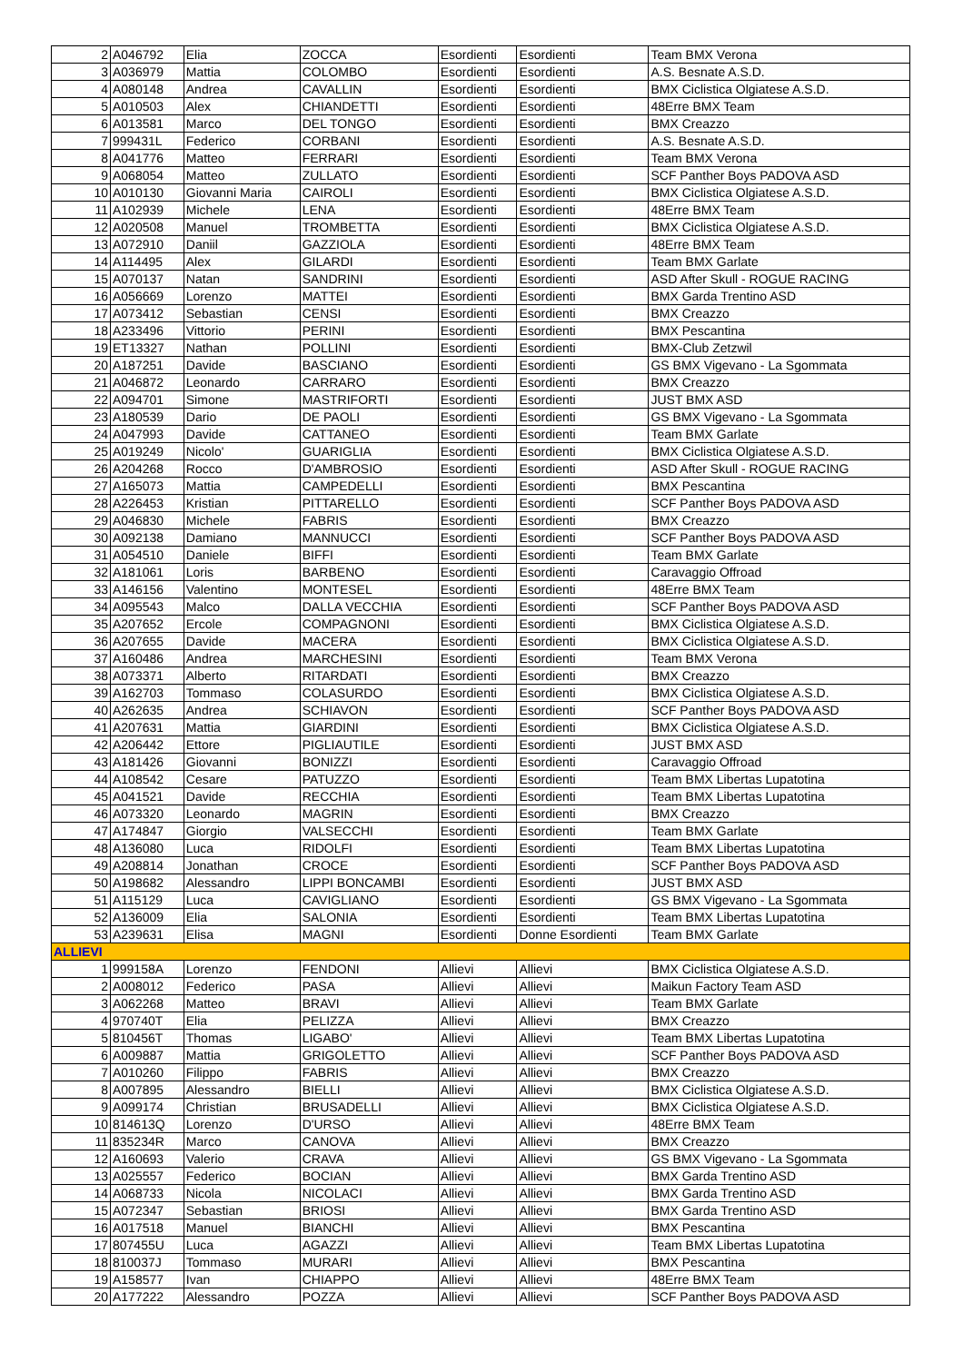| 2 | A046792 | Elia | ZOCCA | Esordienti | Esordienti | Team BMX Verona |
| 3 | A036979 | Mattia | COLOMBO | Esordienti | Esordienti | A.S. Besnate A.S.D. |
| 4 | A080148 | Andrea | CAVALLIN | Esordienti | Esordienti | BMX Ciclistica Olgiatese A.S.D. |
| 5 | A010503 | Alex | CHIANDETTI | Esordienti | Esordienti | 48Erre BMX Team |
| 6 | A013581 | Marco | DEL TONGO | Esordienti | Esordienti | BMX Creazzo |
| 7 | 999431L | Federico | CORBANI | Esordienti | Esordienti | A.S. Besnate A.S.D. |
| 8 | A041776 | Matteo | FERRARI | Esordienti | Esordienti | Team BMX Verona |
| 9 | A068054 | Matteo | ZULLATO | Esordienti | Esordienti | SCF Panther Boys PADOVA ASD |
| 10 | A010130 | Giovanni Maria | CAIROLI | Esordienti | Esordienti | BMX Ciclistica Olgiatese A.S.D. |
| 11 | A102939 | Michele | LENA | Esordienti | Esordienti | 48Erre BMX Team |
| 12 | A020508 | Manuel | TROMBETTA | Esordienti | Esordienti | BMX Ciclistica Olgiatese A.S.D. |
| 13 | A072910 | Daniil | GAZZIOLA | Esordienti | Esordienti | 48Erre BMX Team |
| 14 | A114495 | Alex | GILARDI | Esordienti | Esordienti | Team BMX Garlate |
| 15 | A070137 | Natan | SANDRINI | Esordienti | Esordienti | ASD After Skull - ROGUE RACING |
| 16 | A056669 | Lorenzo | MATTEI | Esordienti | Esordienti | BMX Garda Trentino ASD |
| 17 | A073412 | Sebastian | CENSI | Esordienti | Esordienti | BMX Creazzo |
| 18 | A233496 | Vittorio | PERINI | Esordienti | Esordienti | BMX Pescantina |
| 19 | ET13327 | Nathan | POLLINI | Esordienti | Esordienti | BMX-Club Zetzwil |
| 20 | A187251 | Davide | BASCIANO | Esordienti | Esordienti | GS BMX Vigevano - La Sgommata |
| 21 | A046872 | Leonardo | CARRARO | Esordienti | Esordienti | BMX Creazzo |
| 22 | A094701 | Simone | MASTRIFORTI | Esordienti | Esordienti | JUST BMX ASD |
| 23 | A180539 | Dario | DE PAOLI | Esordienti | Esordienti | GS BMX Vigevano - La Sgommata |
| 24 | A047993 | Davide | CATTANEO | Esordienti | Esordienti | Team BMX Garlate |
| 25 | A019249 | Nicolo' | GUARIGLIA | Esordienti | Esordienti | BMX Ciclistica Olgiatese A.S.D. |
| 26 | A204268 | Rocco | D'AMBROSIO | Esordienti | Esordienti | ASD After Skull - ROGUE RACING |
| 27 | A165073 | Mattia | CAMPEDELLI | Esordienti | Esordienti | BMX Pescantina |
| 28 | A226453 | Kristian | PITTARELLO | Esordienti | Esordienti | SCF Panther Boys PADOVA ASD |
| 29 | A046830 | Michele | FABRIS | Esordienti | Esordienti | BMX Creazzo |
| 30 | A092138 | Damiano | MANNUCCI | Esordienti | Esordienti | SCF Panther Boys PADOVA ASD |
| 31 | A054510 | Daniele | BIFFI | Esordienti | Esordienti | Team BMX Garlate |
| 32 | A181061 | Loris | BARBENO | Esordienti | Esordienti | Caravaggio Offroad |
| 33 | A146156 | Valentino | MONTESEL | Esordienti | Esordienti | 48Erre BMX Team |
| 34 | A095543 | Malco | DALLA VECCHIA | Esordienti | Esordienti | SCF Panther Boys PADOVA ASD |
| 35 | A207652 | Ercole | COMPAGNONI | Esordienti | Esordienti | BMX Ciclistica Olgiatese A.S.D. |
| 36 | A207655 | Davide | MACERA | Esordienti | Esordienti | BMX Ciclistica Olgiatese A.S.D. |
| 37 | A160486 | Andrea | MARCHESINI | Esordienti | Esordienti | Team BMX Verona |
| 38 | A073371 | Alberto | RITARDATI | Esordienti | Esordienti | BMX Creazzo |
| 39 | A162703 | Tommaso | COLASURDO | Esordienti | Esordienti | BMX Ciclistica Olgiatese A.S.D. |
| 40 | A262635 | Andrea | SCHIAVON | Esordienti | Esordienti | SCF Panther Boys PADOVA ASD |
| 41 | A207631 | Mattia | GIARDINI | Esordienti | Esordienti | BMX Ciclistica Olgiatese A.S.D. |
| 42 | A206442 | Ettore | PIGLIAUTILE | Esordienti | Esordienti | JUST BMX ASD |
| 43 | A181426 | Giovanni | BONIZZI | Esordienti | Esordienti | Caravaggio Offroad |
| 44 | A108542 | Cesare | PATUZZO | Esordienti | Esordienti | Team BMX Libertas Lupatotina |
| 45 | A041521 | Davide | RECCHIA | Esordienti | Esordienti | Team BMX Libertas Lupatotina |
| 46 | A073320 | Leonardo | MAGRIN | Esordienti | Esordienti | BMX Creazzo |
| 47 | A174847 | Giorgio | VALSECCHI | Esordienti | Esordienti | Team BMX Garlate |
| 48 | A136080 | Luca | RIDOLFI | Esordienti | Esordienti | Team BMX Libertas Lupatotina |
| 49 | A208814 | Jonathan | CROCE | Esordienti | Esordienti | SCF Panther Boys PADOVA ASD |
| 50 | A198682 | Alessandro | LIPPI BONCAMBI | Esordienti | Esordienti | JUST BMX ASD |
| 51 | A115129 | Luca | CAVIGLIANO | Esordienti | Esordienti | GS BMX Vigevano - La Sgommata |
| 52 | A136009 | Elia | SALONIA | Esordienti | Esordienti | Team BMX Libertas Lupatotina |
| 53 | A239631 | Elisa | MAGNI | Esordienti | Donne Esordienti | Team BMX Garlate |
| ALLIEVI | | | | | | |
| 1 | 999158A | Lorenzo | FENDONI | Allievi | Allievi | BMX Ciclistica Olgiatese A.S.D. |
| 2 | A008012 | Federico | PASA | Allievi | Allievi | Maikun Factory Team ASD |
| 3 | A062268 | Matteo | BRAVI | Allievi | Allievi | Team BMX Garlate |
| 4 | 970740T | Elia | PELIZZA | Allievi | Allievi | BMX Creazzo |
| 5 | 810456T | Thomas | LIGABO' | Allievi | Allievi | Team BMX Libertas Lupatotina |
| 6 | A009887 | Mattia | GRIGOLETTO | Allievi | Allievi | SCF Panther Boys PADOVA ASD |
| 7 | A010260 | Filippo | FABRIS | Allievi | Allievi | BMX Creazzo |
| 8 | A007895 | Alessandro | BIELLI | Allievi | Allievi | BMX Ciclistica Olgiatese A.S.D. |
| 9 | A099174 | Christian | BRUSADELLI | Allievi | Allievi | BMX Ciclistica Olgiatese A.S.D. |
| 10 | 814613Q | Lorenzo | D'URSO | Allievi | Allievi | 48Erre BMX Team |
| 11 | 835234R | Marco | CANOVA | Allievi | Allievi | BMX Creazzo |
| 12 | A160693 | Valerio | CRAVA | Allievi | Allievi | GS BMX Vigevano - La Sgommata |
| 13 | A025557 | Federico | BOCIAN | Allievi | Allievi | BMX Garda Trentino ASD |
| 14 | A068733 | Nicola | NICOLACI | Allievi | Allievi | BMX Garda Trentino ASD |
| 15 | A072347 | Sebastian | BRIOSI | Allievi | Allievi | BMX Garda Trentino ASD |
| 16 | A017518 | Manuel | BIANCHI | Allievi | Allievi | BMX Pescantina |
| 17 | 807455U | Luca | AGAZZI | Allievi | Allievi | Team BMX Libertas Lupatotina |
| 18 | 810037J | Tommaso | MURARI | Allievi | Allievi | BMX Pescantina |
| 19 | A158577 | Ivan | CHIAPPO | Allievi | Allievi | 48Erre BMX Team |
| 20 | A177222 | Alessandro | POZZA | Allievi | Allievi | SCF Panther Boys PADOVA ASD |